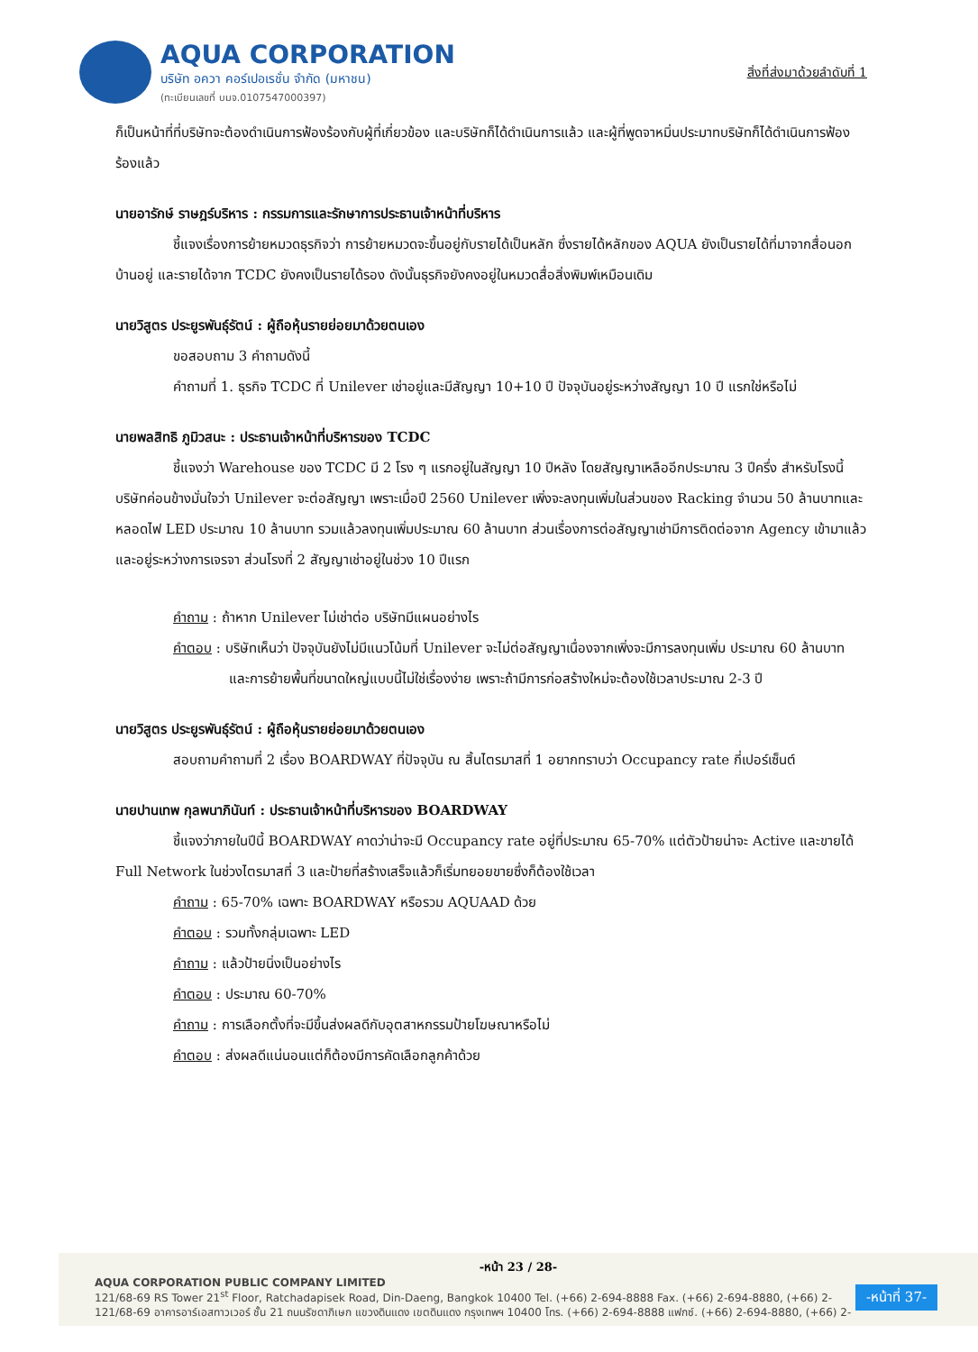AQUA CORPORATION
บริษัท อควา คอร์เปอเรชั่น จำกัด (มหาชน)
(ทะเบียนเลขที่ บมจ.0107547000397)
สิ่งที่ส่งมาด้วยลำดับที่ 1
ก็เป็นหน้าที่ที่บริษัทจะต้องดำเนินการฟ้องร้องกับผู้ที่เกี่ยวข้อง และบริษัทก็ได้ดำเนินการแล้ว และผู้ที่พูดจาหมิ่นประมาทบริษัทก็ได้ดำเนินการฟ้องร้องแล้ว
นายอารักษ์ ราษฎร์บริหาร : กรรมการและรักษาการประธานเจ้าหน้าที่บริหาร
ชี้แจงเรื่องการย้ายหมวดธุรกิจว่า การย้ายหมวดจะขึ้นอยู่กับรายได้เป็นหลัก ซึ่งรายได้หลักของ AQUA ยังเป็นรายได้ที่มาจากสื่อนอกบ้านอยู่ และรายได้จาก TCDC ยังคงเป็นรายได้รอง ดังนั้นธุรกิจยังคงอยู่ในหมวดสื่อสิ่งพิมพ์เหมือนเดิม
นายวิสูตร ประยูรพันธุ์รัตน์ : ผู้ถือหุ้นรายย่อยมาด้วยตนเอง
ขอสอบถาม 3 คำถามดังนี้
คำถามที่ 1. ธุรกิจ TCDC ที่ Unilever เช่าอยู่และมีสัญญา 10+10 ปี ปัจจุบันอยู่ระหว่างสัญญา 10 ปี แรกใช่หรือไม่
นายพลสิทธิ ภูมิวสนะ : ประธานเจ้าหน้าที่บริหารของ TCDC
ชี้แจงว่า Warehouse ของ TCDC มี 2 โรง ๆ แรกอยู่ในสัญญา 10 ปีหลัง โดยสัญญาเหลืออีกประมาณ 3 ปีครึ่ง สำหรับโรงนี้บริษัทค่อนข้างมั่นใจว่า Unilever จะต่อสัญญา เพราะเมื่อปี 2560 Unilever เพิ่งจะลงทุนเพิ่มในส่วนของ Racking จำนวน 50 ล้านบาทและหลอดไฟ LED ประมาณ 10 ล้านบาท รวมแล้วลงทุนเพิ่มประมาณ 60 ล้านบาท ส่วนเรื่องการต่อสัญญาเช่ามีการติดต่อจาก Agency เข้ามาแล้วและอยู่ระหว่างการเจรจา ส่วนโรงที่ 2 สัญญาเช่าอยู่ในช่วง 10 ปีแรก
คำถาม : ถ้าหาก Unilever ไม่เช่าต่อ บริษัทมีแผนอย่างไร
คำตอบ : บริษัทเห็นว่า ปัจจุบันยังไม่มีแนวโน้มที่ Unilever จะไม่ต่อสัญญาเนื่องจากเพิ่งจะมีการลงทุนเพิ่ม ประมาณ 60 ล้านบาท และการย้ายพื้นที่ขนาดใหญ่แบบนี้ไม่ใช่เรื่องง่าย เพราะถ้ามีการก่อสร้างใหม่จะต้องใช้เวลาประมาณ 2-3 ปี
นายวิสูตร ประยูรพันธุ์รัตน์ : ผู้ถือหุ้นรายย่อยมาด้วยตนเอง
สอบถามคำถามที่ 2 เรื่อง BOARDWAY ที่ปัจจุบัน ณ สิ้นไตรมาสที่ 1 อยากทราบว่า Occupancy rate กี่เปอร์เซ็นต์
นายปานเทพ กุลพนาภินันท์ : ประธานเจ้าหน้าที่บริหารของ BOARDWAY
ชี้แจงว่าภายในปีนี้ BOARDWAY คาดว่าน่าจะมี Occupancy rate อยู่ที่ประมาณ 65-70% แต่ตัวป้ายน่าจะ Active และขายได้ Full Network ในช่วงไตรมาสที่ 3 และป้ายที่สร้างเสร็จแล้วก็เริ่มทยอยขายซึ่งก็ต้องใช้เวลา
คำถาม : 65-70% เฉพาะ BOARDWAY หรือรวม AQUAAD ด้วย
คำตอบ : รวมทั้งกลุ่มเฉพาะ LED
คำถาม : แล้วป้ายนิ่งเป็นอย่างไร
คำตอบ : ประมาณ 60-70%
คำถาม : การเลือกตั้งที่จะมีขึ้นส่งผลดีกับอุตสาหกรรมป้ายโฆษณาหรือไม่
คำตอบ : ส่งผลดีแน่นอนแต่ก็ต้องมีการคัดเลือกลูกค้าด้วย
-หน้า 23 / 28-
AQUA CORPORATION PUBLIC COMPANY LIMITED
121/68-69 RS Tower 21<sup>st</sup> Floor, Ratchadapisek Road, Din-Daeng, Bangkok 10400 Tel. (+66) 2-694-8888 Fax. (+66) 2-694-8880, (+66) 2-
121/68-69 อาคารอาร์เอสทาวเวอร์ ชั้น 21 ถนนรัชดาภิเษก แขวงดินแดง เขตดินแดง กรุงเทพฯ 10400 โทร. (+66) 2-694-8888 แฟกซ์. (+66) 2-694-8880, (+66) 2-
-หน้าที่ 37-